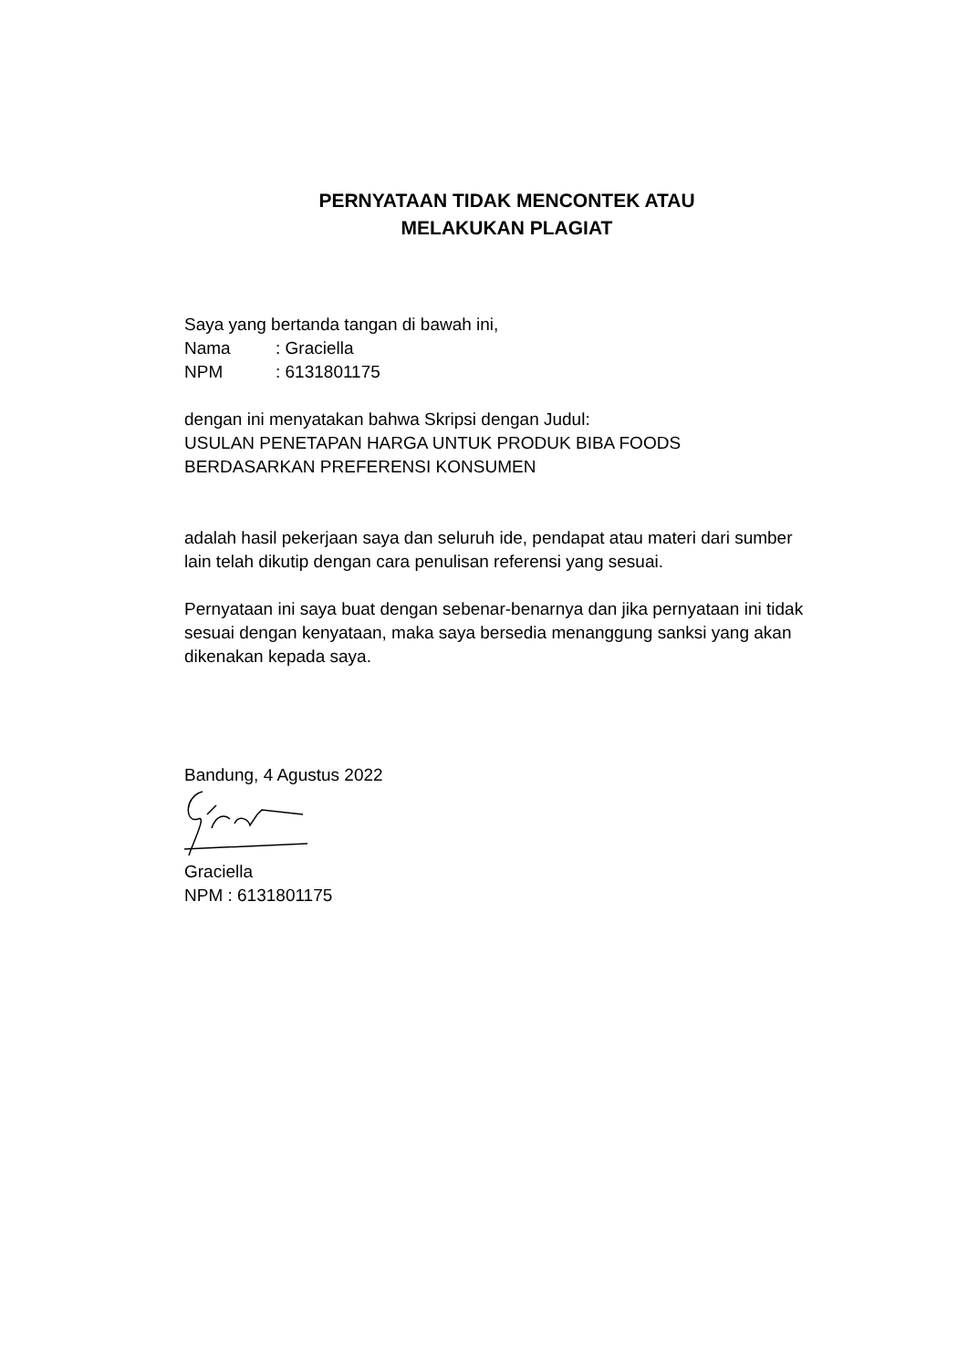PERNYATAAN TIDAK MENCONTEK ATAU
MELAKUKAN PLAGIAT
Saya yang bertanda tangan di bawah ini,
Nama: Graciella
NPM: 6131801175
dengan ini menyatakan bahwa Skripsi dengan Judul:
USULAN PENETAPAN HARGA UNTUK PRODUK BIBA FOODS
BERDASARKAN PREFERENSI KONSUMEN
adalah hasil pekerjaan saya dan seluruh ide, pendapat atau materi dari sumber lain telah dikutip dengan cara penulisan referensi yang sesuai.
Pernyataan ini saya buat dengan sebenar-benarnya dan jika pernyataan ini tidak sesuai dengan kenyataan, maka saya bersedia menanggung sanksi yang akan dikenakan kepada saya.
Bandung, 4 Agustus 2022
Graciella
NPM : 6131801175